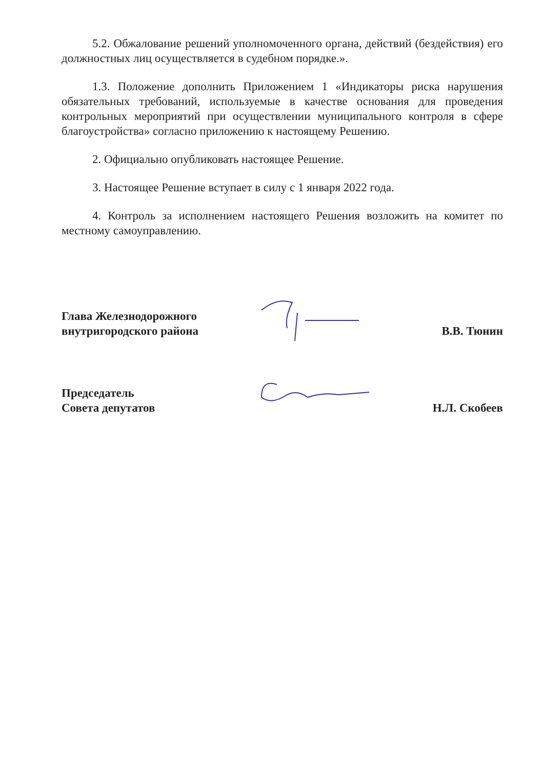5.2. Обжалование решений уполномоченного органа, действий (бездействия) его должностных лиц осуществляется в судебном порядке.».
1.3. Положение дополнить Приложением 1 «Индикаторы риска нарушения обязательных требований, используемые в качестве основания для проведения контрольных мероприятий при осуществлении муниципального контроля в сфере благоустройства» согласно приложению к настоящему Решению.
2. Официально опубликовать настоящее Решение.
3. Настоящее Решение вступает в силу с 1 января 2022 года.
4. Контроль за исполнением настоящего Решения возложить на комитет по местному самоуправлению.
Глава Железнодорожного внутригородского района
В.В. Тюнин
Председатель
Совета депутатов
Н.Л. Скобеев